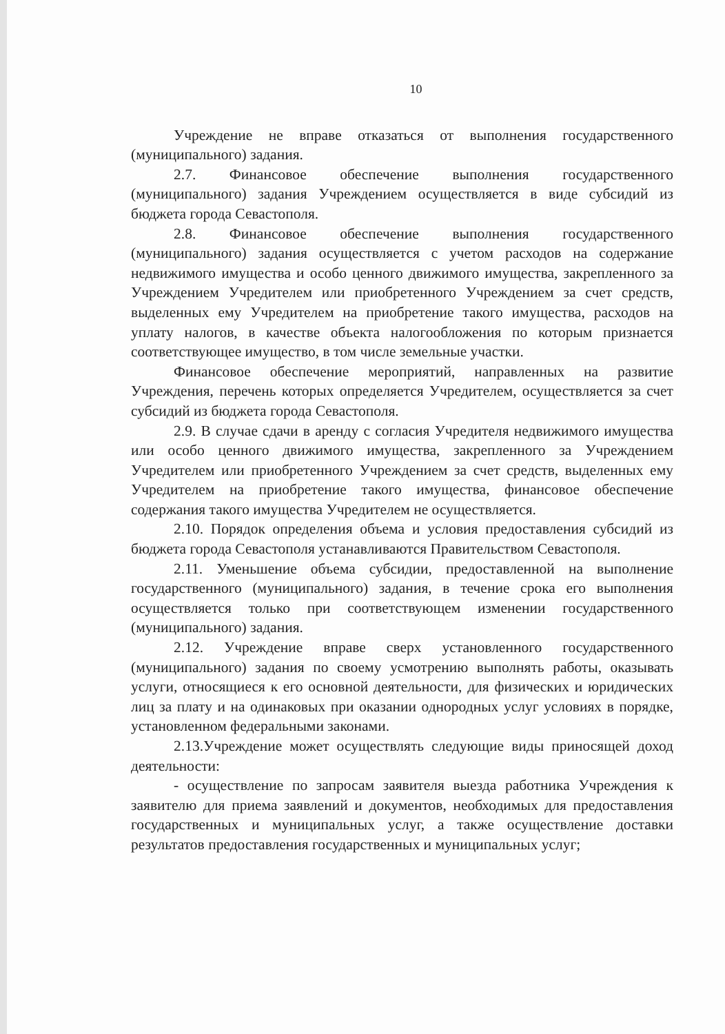10
Учреждение не вправе отказаться от выполнения государственного (муниципального) задания.
2.7. Финансовое обеспечение выполнения государственного (муниципального) задания Учреждением осуществляется в виде субсидий из бюджета города Севастополя.
2.8. Финансовое обеспечение выполнения государственного (муниципального) задания осуществляется с учетом расходов на содержание недвижимого имущества и особо ценного движимого имущества, закрепленного за Учреждением Учредителем или приобретенного Учреждением за счет средств, выделенных ему Учредителем на приобретение такого имущества, расходов на уплату налогов, в качестве объекта налогообложения по которым признается соответствующее имущество, в том числе земельные участки.
Финансовое обеспечение мероприятий, направленных на развитие Учреждения, перечень которых определяется Учредителем, осуществляется за счет субсидий из бюджета города Севастополя.
2.9. В случае сдачи в аренду с согласия Учредителя недвижимого имущества или особо ценного движимого имущества, закрепленного за Учреждением Учредителем или приобретенного Учреждением за счет средств, выделенных ему Учредителем на приобретение такого имущества, финансовое обеспечение содержания такого имущества Учредителем не осуществляется.
2.10. Порядок определения объема и условия предоставления субсидий из бюджета города Севастополя устанавливаются Правительством Севастополя.
2.11. Уменьшение объема субсидии, предоставленной на выполнение государственного (муниципального) задания, в течение срока его выполнения осуществляется только при соответствующем изменении государственного (муниципального) задания.
2.12. Учреждение вправе сверх установленного государственного (муниципального) задания по своему усмотрению выполнять работы, оказывать услуги, относящиеся к его основной деятельности, для физических и юридических лиц за плату и на одинаковых при оказании однородных услуг условиях в порядке, установленном федеральными законами.
2.13.Учреждение может осуществлять следующие виды приносящей доход деятельности:
- осуществление по запросам заявителя выезда работника Учреждения к заявителю для приема заявлений и документов, необходимых для предоставления государственных и муниципальных услуг, а также осуществление доставки результатов предоставления государственных и муниципальных услуг;